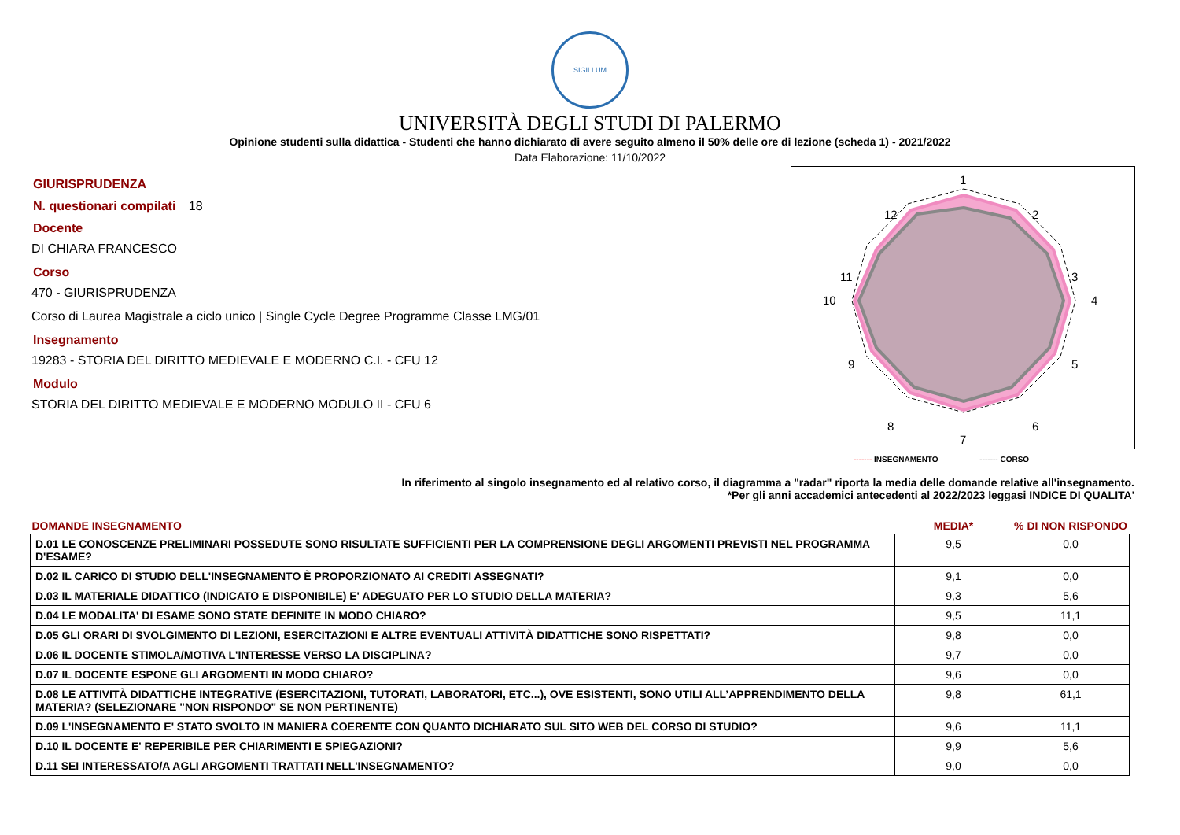SIGILLUM
UNIVERSITÀ DEGLI STUDI DI PALERMO
Opinione studenti sulla didattica - Studenti che hanno dichiarato di avere seguito almeno il 50% delle ore di lezione (scheda 1) - 2021/2022
Data Elaborazione: 11/10/2022
GIURISPRUDENZA
N. questionari compilati 18
Docente
DI CHIARA FRANCESCO
Corso
470 - GIURISPRUDENZA
Corso di Laurea Magistrale a ciclo unico | Single Cycle Degree Programme Classe LMG/01
Insegnamento
19283 - STORIA DEL DIRITTO MEDIEVALE E MODERNO C.I. - CFU 12
Modulo
STORIA DEL DIRITTO MEDIEVALE E MODERNO MODULO II - CFU 6
1
2
3
4
5
6
7
8
9
10
11
12
------- INSEGNAMENTO ------- CORSO
In riferimento al singolo insegnamento ed al relativo corso, il diagramma a "radar" riporta la media delle domande relative all'insegnamento.
*Per gli anni accademici antecedenti al 2022/2023 leggasi INDICE DI QUALITA'
| DOMANDE INSEGNAMENTO | MEDIA* | % DI NON RISPONDO |
| --- | --- | --- |
| D.01 LE CONOSCENZE PRELIMINARI POSSEDUTE SONO RISULTATE SUFFICIENTI PER LA COMPRENSIONE DEGLI ARGOMENTI PREVISTI NEL PROGRAMMA D'ESAME? | 9,5 | 0,0 |
| D.02 IL CARICO DI STUDIO DELL'INSEGNAMENTO È PROPORZIONATO AI CREDITI ASSEGNATI? | 9,1 | 0,0 |
| D.03 IL MATERIALE DIDATTICO (INDICATO E DISPONIBILE) E' ADEGUATO PER LO STUDIO DELLA MATERIA? | 9,3 | 5,6 |
| D.04 LE MODALITA' DI ESAME SONO STATE DEFINITE IN MODO CHIARO? | 9,5 | 11,1 |
| D.05 GLI ORARI DI SVOLGIMENTO DI LEZIONI, ESERCITAZIONI E ALTRE EVENTUALI ATTIVITÀ DIDATTICHE SONO RISPETTATI? | 9,8 | 0,0 |
| D.06 IL DOCENTE STIMOLA/MOTIVA L'INTERESSE VERSO LA DISCIPLINA? | 9,7 | 0,0 |
| D.07 IL DOCENTE ESPONE GLI ARGOMENTI IN MODO CHIARO? | 9,6 | 0,0 |
| D.08 LE ATTIVITÀ DIDATTICHE INTEGRATIVE (ESERCITAZIONI, TUTORATI, LABORATORI, ETC...), OVE ESISTENTI, SONO UTILI ALL’APPRENDIMENTO DELLA MATERIA? (SELEZIONARE "NON RISPONDO" SE NON PERTINENTE) | 9,8 | 61,1 |
| D.09 L'INSEGNAMENTO E' STATO SVOLTO IN MANIERA COERENTE CON QUANTO DICHIARATO SUL SITO WEB DEL CORSO DI STUDIO? | 9,6 | 11,1 |
| D.10 IL DOCENTE E' REPERIBILE PER CHIARIMENTI E SPIEGAZIONI? | 9,9 | 5,6 |
| D.11 SEI INTERESSATO/A AGLI ARGOMENTI TRATTATI NELL'INSEGNAMENTO? | 9,0 | 0,0 |